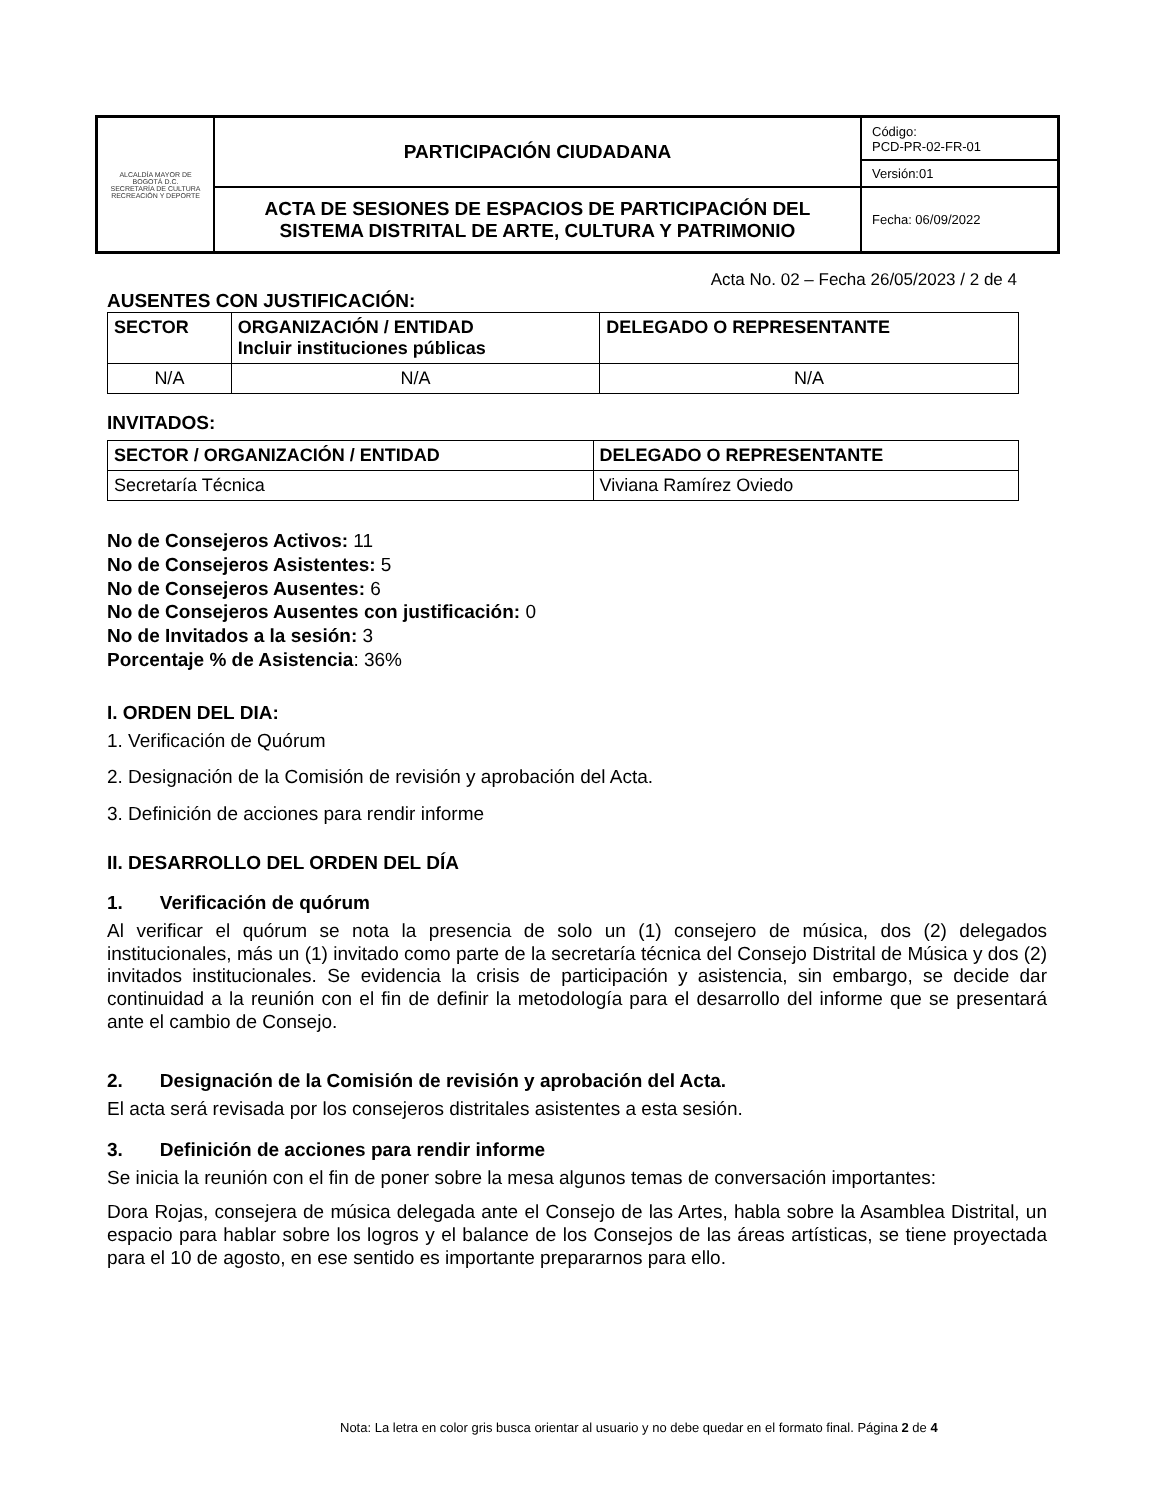| ALCALDÍA MAYOR DE BOGOTÁ D.C. SECRETARÍA DE CULTURA RECREACIÓN Y DEPORTE | PARTICIPACIÓN CIUDADANA | Código: PCD-PR-02-FR-01 |
| | | Versión:01 |
| | ACTA DE SESIONES DE ESPACIOS DE PARTICIPACIÓN DEL SISTEMA DISTRITAL DE ARTE, CULTURA Y PATRIMONIO | Fecha: 06/09/2022 |
Acta No. 02 – Fecha 26/05/2023 / 2 de 4
AUSENTES CON JUSTIFICACIÓN:
| SECTOR | ORGANIZACIÓN / ENTIDAD Incluir instituciones públicas | DELEGADO O REPRESENTANTE |
| --- | --- | --- |
| N/A | N/A | N/A |
INVITADOS:
| SECTOR / ORGANIZACIÓN / ENTIDAD | DELEGADO O REPRESENTANTE |
| --- | --- |
| Secretaría Técnica | Viviana Ramírez Oviedo |
No de Consejeros Activos: 11
No de Consejeros Asistentes: 5
No de Consejeros Ausentes: 6
No de Consejeros Ausentes con justificación: 0
No de Invitados a la sesión: 3
Porcentaje % de Asistencia: 36%
I. ORDEN DEL DIA:
1. Verificación de Quórum
2. Designación de la Comisión de revisión y aprobación del Acta.
3. Definición de acciones para rendir informe
II. DESARROLLO DEL ORDEN DEL DÍA
1. Verificación de quórum
Al verificar el quórum se nota la presencia de solo un (1) consejero de música, dos (2) delegados institucionales, más un (1) invitado como parte de la secretaría técnica del Consejo Distrital de Música y dos (2) invitados institucionales. Se evidencia la crisis de participación y asistencia, sin embargo, se decide dar continuidad a la reunión con el fin de definir la metodología para el desarrollo del informe que se presentará ante el cambio de Consejo.
2. Designación de la Comisión de revisión y aprobación del Acta.
El acta será revisada por los consejeros distritales asistentes a esta sesión.
3. Definición de acciones para rendir informe
Se inicia la reunión con el fin de poner sobre la mesa algunos temas de conversación importantes:
Dora Rojas, consejera de música delegada ante el Consejo de las Artes, habla sobre la Asamblea Distrital, un espacio para hablar sobre los logros y el balance de los Consejos de las áreas artísticas, se tiene proyectada para el 10 de agosto, en ese sentido es importante prepararnos para ello.
Nota: La letra en color gris busca orientar al usuario y no debe quedar en el formato final. Página 2 de 4